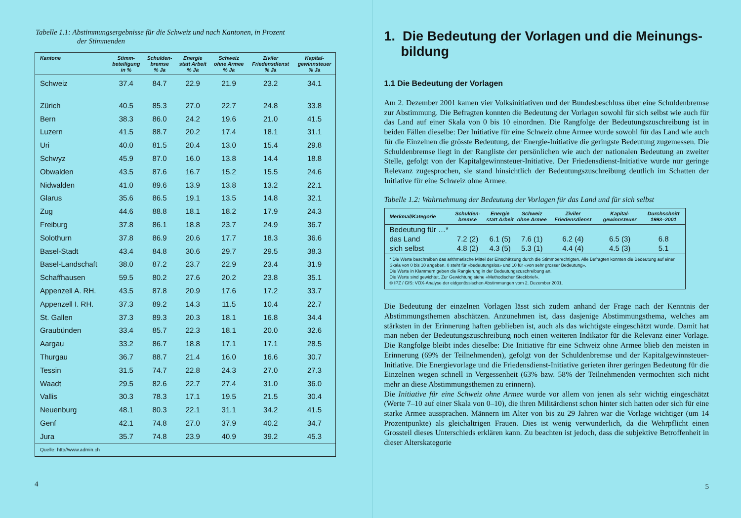Tabelle 1.1: Abstimmungsergebnisse für die Schweiz und nach Kantonen, in Prozent
der Stimmenden
| Kantone | Stimm- beteiligung in % | Schulden- bremse % Ja | Energie statt Arbeit % Ja | Schweiz ohne Armee % Ja | Ziviler Friedensdienst % Ja | Kapital- gewinnsteuer % Ja |
| --- | --- | --- | --- | --- | --- | --- |
| Schweiz | 37.4 | 84.7 | 22.9 | 21.9 | 23.2 | 34.1 |
| Zürich | 40.5 | 85.3 | 27.0 | 22.7 | 24.8 | 33.8 |
| Bern | 38.3 | 86.0 | 24.2 | 19.6 | 21.0 | 41.5 |
| Luzern | 41.5 | 88.7 | 20.2 | 17.4 | 18.1 | 31.1 |
| Uri | 40.0 | 81.5 | 20.4 | 13.0 | 15.4 | 29.8 |
| Schwyz | 45.9 | 87.0 | 16.0 | 13.8 | 14.4 | 18.8 |
| Obwalden | 43.5 | 87.6 | 16.7 | 15.2 | 15.5 | 24.6 |
| Nidwalden | 41.0 | 89.6 | 13.9 | 13.8 | 13.2 | 22.1 |
| Glarus | 35.6 | 86.5 | 19.1 | 13.5 | 14.8 | 32.1 |
| Zug | 44.6 | 88.8 | 18.1 | 18.2 | 17.9 | 24.3 |
| Freiburg | 37.8 | 86.1 | 18.8 | 23.7 | 24.9 | 36.7 |
| Solothurn | 37.8 | 86.9 | 20.6 | 17.7 | 18.3 | 36.6 |
| Basel-Stadt | 43.4 | 84.8 | 30.6 | 29.7 | 29.5 | 38.3 |
| Basel-Landschaft | 38.0 | 87.2 | 23.7 | 22.9 | 23.4 | 31.9 |
| Schaffhausen | 59.5 | 80.2 | 27.6 | 20.2 | 23.8 | 35.1 |
| Appenzell A. RH. | 43.5 | 87.8 | 20.9 | 17.6 | 17.2 | 33.7 |
| Appenzell I. RH. | 37.3 | 89.2 | 14.3 | 11.5 | 10.4 | 22.7 |
| St. Gallen | 37.3 | 89.3 | 20.3 | 18.1 | 16.8 | 34.4 |
| Graubünden | 33.4 | 85.7 | 22.3 | 18.1 | 20.0 | 32.6 |
| Aargau | 33.2 | 86.7 | 18.8 | 17.1 | 17.1 | 28.5 |
| Thurgau | 36.7 | 88.7 | 21.4 | 16.0 | 16.6 | 30.7 |
| Tessin | 31.5 | 74.7 | 22.8 | 24.3 | 27.0 | 27.3 |
| Waadt | 29.5 | 82.6 | 22.7 | 27.4 | 31.0 | 36.0 |
| Vallis | 30.3 | 78.3 | 17.1 | 19.5 | 21.5 | 30.4 |
| Neuenburg | 48.1 | 80.3 | 22.1 | 31.1 | 34.2 | 41.5 |
| Genf | 42.1 | 74.8 | 27.0 | 37.9 | 40.2 | 34.7 |
| Jura | 35.7 | 74.8 | 23.9 | 40.9 | 39.2 | 45.3 |
| Quelle: http//www.admin.ch | | | | | | |
4
1. Die Bedeutung der Vorlagen und die Meinungs-bildung
1.1 Die Bedeutung der Vorlagen
Am 2. Dezember 2001 kamen vier Volksinitiativen und der Bundesbeschluss über eine Schuldenbremse zur Abstimmung. Die Befragten konnten die Bedeutung der Vorlagen sowohl für sich selbst wie auch für das Land auf einer Skala von 0 bis 10 einordnen. Die Rangfolge der Bedeutungszuschreibung ist in beiden Fällen dieselbe: Der Initiative für eine Schweiz ohne Armee wurde sowohl für das Land wie auch für die Einzelnen die grösste Bedeutung, der Energie-Initiative die geringste Bedeutung zugemessen. Die Schuldenbremse liegt in der Rangliste der persönlichen wie auch der nationalen Bedeutung an zweiter Stelle, gefolgt von der Kapitalgewinnsteuer-Initiative. Der Friedensdienst-Initiative wurde nur geringe Relevanz zugesprochen, sie stand hinsichtlich der Bedeutungszuschreibung deutlich im Schatten der Initiative für eine Schweiz ohne Armee.
Tabelle 1.2: Wahrnehmung der Bedeutung der Vorlagen für das Land und für sich selbst
| Merkmal/Kategorie | Schulden- bremse | Energie statt Arbeit | Schweiz ohne Armee | Ziviler Friedensdienst | Kapital- gewinnsteuer | Durchschnitt 1993–2001 |
| --- | --- | --- | --- | --- | --- | --- |
| Bedeutung für …* | | | | | | |
| das Land | 7.2 (2) | 6.1 (5) | 7.6 (1) | 6.2 (4) | 6.5 (3) | 6.8 |
| sich selbst | 4.8 (2) | 4.3 (5) | 5.3 (1) | 4.4 (4) | 4.5 (3) | 5.1 |
| * Die Werte beschreiben das arithmetische Mittel der Einschätzung durch die Stimmberechtigten. Alle Befragten konnten die Bedeutung auf einer Skala von 0 bis 10 angeben. 0 steht für «bedeutungslos» und 10 für «von sehr grosser Bedeutung». Die Werte in Klammern geben die Rangierung in der Bedeutungszuschreibung an. Die Werte sind gewichtet. Zur Gewichtung siehe «Methodischer Steckbrief». © IPZ / GfS: VOX-Analyse der eidgenössischen Abstimmungen vom 2. Dezember 2001. | | | | | | |
Die Bedeutung der einzelnen Vorlagen lässt sich zudem anhand der Frage nach der Kenntnis der Abstimmungsthemen abschätzen. Anzunehmen ist, dass dasjenige Abstimmungsthema, welches am stärksten in der Erinnerung haften geblieben ist, auch als das wichtigste eingeschätzt wurde. Damit hat man neben der Bedeutungszuschreibung noch einen weiteren Indikator für die Relevanz einer Vorlage. Die Rangfolge bleibt indes dieselbe: Die Initiative für eine Schweiz ohne Armee blieb den meisten in Erinnerung (69% der Teilnehmenden), gefolgt von der Schuldenbremse und der Kapitalgewinnsteuer-Initiative. Die Energievorlage und die Friedensdienst-Initiative gerieten ihrer geringen Bedeutung für die Einzelnen wegen schnell in Vergessenheit (63% bzw. 58% der Teilnehmenden vermochten sich nicht mehr an diese Abstimmungsthemen zu erinnern).
Die Initiative für eine Schweiz ohne Armee wurde vor allem von jenen als sehr wichtig eingeschätzt (Werte 7–10 auf einer Skala von 0–10), die ihren Militärdienst schon hinter sich hatten oder sich für eine starke Armee aussprachen. Männern im Alter von bis zu 29 Jahren war die Vorlage wichtiger (um 14 Prozentpunkte) als gleichaltrigen Frauen. Dies ist wenig verwunderlich, da die Wehrpflicht einen Grossteil dieses Unterschieds erklären kann. Zu beachten ist jedoch, dass die subjektive Betroffenheit in dieser Alterskategorie
5